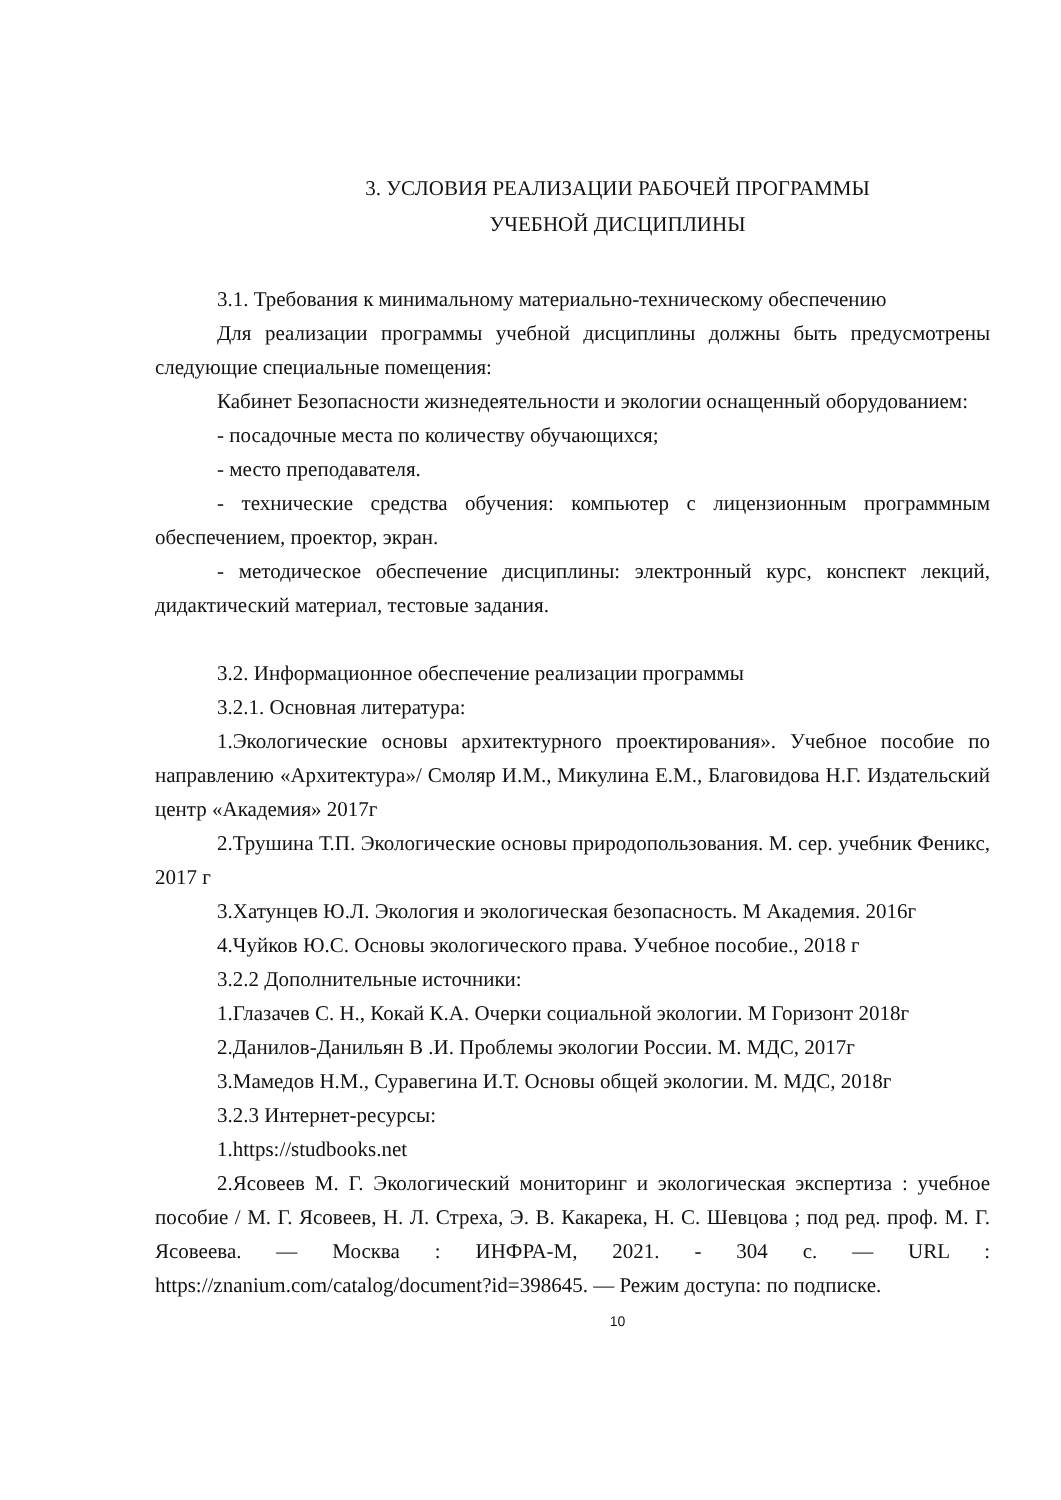3. УСЛОВИЯ РЕАЛИЗАЦИИ РАБОЧЕЙ ПРОГРАММЫ
УЧЕБНОЙ ДИСЦИПЛИНЫ
3.1. Требования к минимальному материально-техническому обеспечению
Для реализации программы учебной дисциплины должны быть предусмотрены следующие специальные помещения:
Кабинет Безопасности жизнедеятельности и экологии оснащенный оборудованием:
- посадочные места по количеству обучающихся;
- место преподавателя.
- технические средства обучения: компьютер с лицензионным программным обеспечением, проектор, экран.
- методическое обеспечение дисциплины: электронный курс, конспект лекций, дидактический материал, тестовые задания.
3.2. Информационное обеспечение реализации программы
3.2.1. Основная литература:
1.Экологические основы архитектурного проектирования». Учебное пособие по направлению «Архитектура»/ Смоляр И.М., Микулина Е.М., Благовидова Н.Г. Издательский центр «Академия» 2017г
2.Трушина Т.П. Экологические основы природопользования. М. сер. учебник Феникс, 2017 г
3.Хатунцев Ю.Л. Экология и экологическая безопасность. М Академия. 2016г
4.Чуйков Ю.С. Основы экологического права. Учебное пособие., 2018 г
3.2.2 Дополнительные источники:
1.Глазачев С. Н., Кокай К.А. Очерки социальной экологии. М Горизонт 2018г
2.Данилов-Данильян В .И. Проблемы экологии России. М. МДС, 2017г
3.Мамедов Н.М., Суравегина И.Т. Основы общей экологии. М. МДС, 2018г
3.2.3 Интернет-ресурсы:
1.https://studbooks.net
2.Ясовеев М. Г. Экологический мониторинг и экологическая экспертиза : учебное пособие / М. Г. Ясовеев, Н. Л. Стреха, Э. В. Какарека, Н. С. Шевцова ; под ред. проф. М. Г. Ясовеева. — Москва : ИНФРА-М, 2021. - 304 с. — URL : https://znanium.com/catalog/document?id=398645. — Режим доступа: по подписке.
10